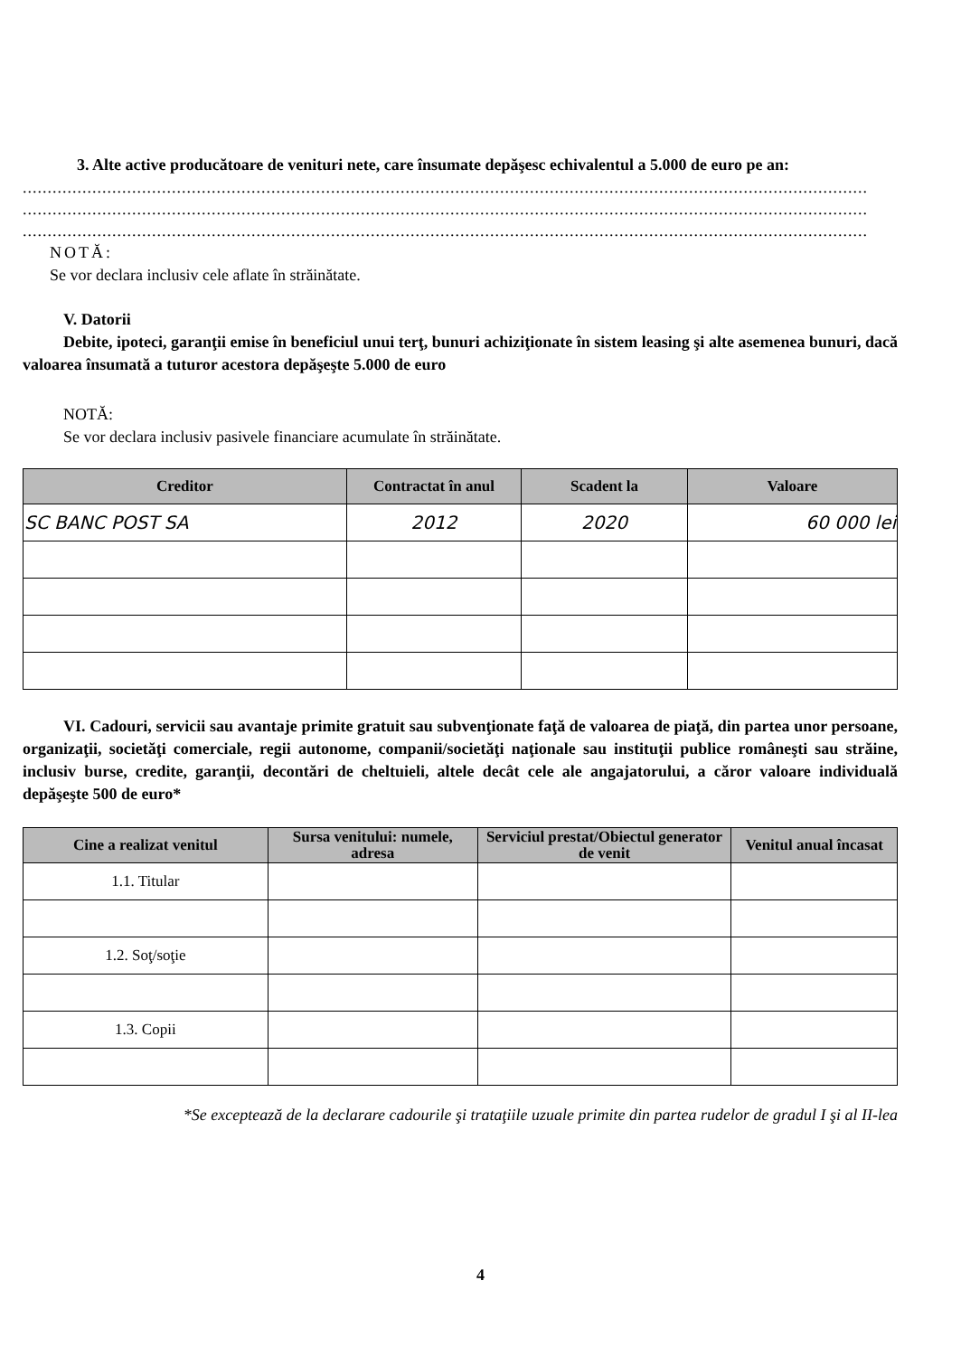3. Alte active producătoare de venituri nete, care însumate depăşesc echivalentul a 5.000 de euro pe an:
..........................................................................................................................................................................
..........................................................................................................................................................................
..........................................................................................................................................................................
NOTĂ:
Se vor declara inclusiv cele aflate în străinătate.
V. Datorii
Debite, ipoteci, garanţii emise în beneficiul unui terţ, bunuri achiziţionate în sistem leasing şi alte asemenea bunuri, dacă valoarea însumată a tuturor acestora depăşeşte 5.000 de euro
NOTĂ:
Se vor declara inclusiv pasivele financiare acumulate în străinătate.
| Creditor | Contractat în anul | Scadent la | Valoare |
| --- | --- | --- | --- |
| SC BANC POST SA | 2012 | 2020 | 60 000 lei |
VI. Cadouri, servicii sau avantaje primite gratuit sau subvenţionate faţă de valoarea de piaţă, din partea unor persoane, organizaţii, societăţi comerciale, regii autonome, companii/societăţi naţionale sau instituţii publice româneşti sau străine, inclusiv burse, credite, garanţii, decontări de cheltuieli, altele decât cele ale angajatorului, a căror valoare individuală depăşeşte 500 de euro*
| Cine a realizat venitul | Sursa venitului: numele, adresa | Serviciul prestat/Obiectul generator de venit | Venitul anual încasat |
| --- | --- | --- | --- |
| 1.1. Titular | | | |
| 1.2. Soţ/soţie | | | |
| 1.3. Copii | | | |
*Se exceptează de la declarare cadourile şi trataţiile uzuale primite din partea rudelor de gradul I şi al II-lea
4